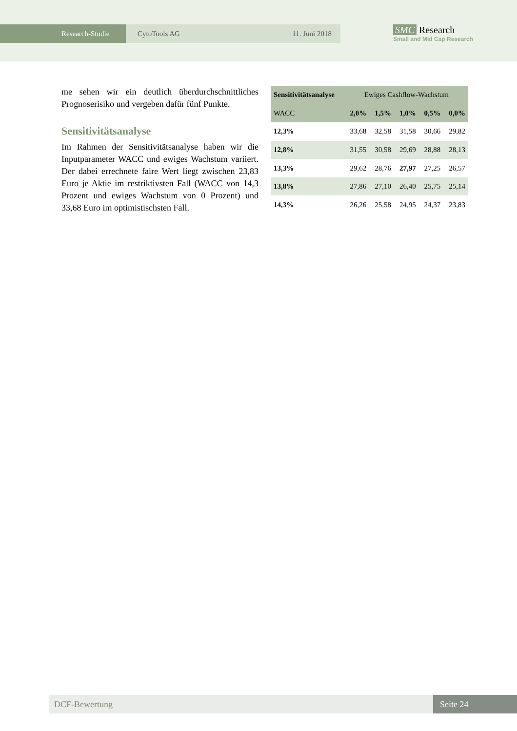Research-Studie CytoTools AG 11. Juni 2018
SMC Research
Small and Mid Cap Research
me sehen wir ein deutlich überdurchschnittliches Prognoserisiko und vergeben dafür fünf Punkte.
Sensitivitätsanalyse
Im Rahmen der Sensitivitätsanalyse haben wir die Inputparameter WACC und ewiges Wachstum variiert. Der dabei errechnete faire Wert liegt zwischen 23,83 Euro je Aktie im restriktivsten Fall (WACC von 14,3 Prozent und ewiges Wachstum von 0 Prozent) und 33,68 Euro im optimistischsten Fall.
| Sensitivitätsanalyse | Ewiges Cashflow-Wachstum | | | | |
| WACC | 2,0% | 1,5% | 1,0% | 0,5% | 0,0% |
| 12,3% | 33,68 | 32,58 | 31,58 | 30,66 | 29,82 |
| 12,8% | 31,55 | 30,58 | 29,69 | 28,88 | 28,13 |
| 13,3% | 29,62 | 28,76 | 27,97 | 27,25 | 26,57 |
| 13,8% | 27,86 | 27,10 | 26,40 | 25,75 | 25,14 |
| 14,3% | 26,26 | 25,58 | 24,95 | 24,37 | 23,83 |
DCF-Bewertung Seite 24